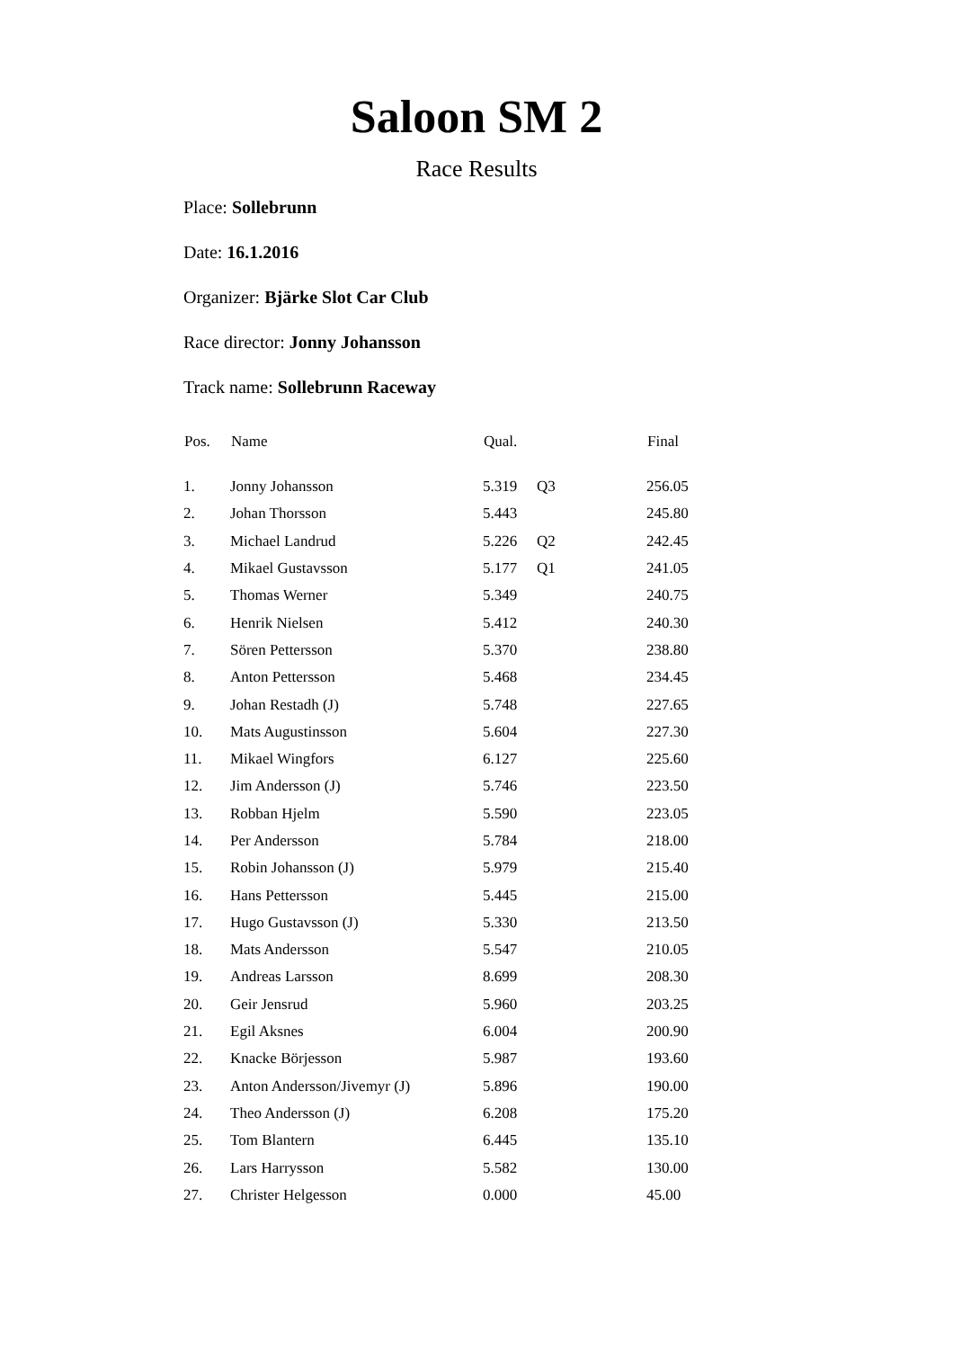Saloon SM 2
Race Results
Place: Sollebrunn
Date: 16.1.2016
Organizer: Bjärke Slot Car Club
Race director: Jonny Johansson
Track name: Sollebrunn Raceway
| Pos. | Name | Qual. | | Final |
| --- | --- | --- | --- | --- |
| 1. | Jonny Johansson | 5.319 | Q3 | 256.05 |
| 2. | Johan Thorsson | 5.443 | | 245.80 |
| 3. | Michael Landrud | 5.226 | Q2 | 242.45 |
| 4. | Mikael Gustavsson | 5.177 | Q1 | 241.05 |
| 5. | Thomas Werner | 5.349 | | 240.75 |
| 6. | Henrik Nielsen | 5.412 | | 240.30 |
| 7. | Sören Pettersson | 5.370 | | 238.80 |
| 8. | Anton Pettersson | 5.468 | | 234.45 |
| 9. | Johan Restadh (J) | 5.748 | | 227.65 |
| 10. | Mats Augustinsson | 5.604 | | 227.30 |
| 11. | Mikael Wingfors | 6.127 | | 225.60 |
| 12. | Jim Andersson (J) | 5.746 | | 223.50 |
| 13. | Robban Hjelm | 5.590 | | 223.05 |
| 14. | Per Andersson | 5.784 | | 218.00 |
| 15. | Robin Johansson (J) | 5.979 | | 215.40 |
| 16. | Hans Pettersson | 5.445 | | 215.00 |
| 17. | Hugo Gustavsson (J) | 5.330 | | 213.50 |
| 18. | Mats Andersson | 5.547 | | 210.05 |
| 19. | Andreas Larsson | 8.699 | | 208.30 |
| 20. | Geir Jensrud | 5.960 | | 203.25 |
| 21. | Egil Aksnes | 6.004 | | 200.90 |
| 22. | Knacke Börjesson | 5.987 | | 193.60 |
| 23. | Anton Andersson/Jivemyr (J) | 5.896 | | 190.00 |
| 24. | Theo Andersson (J) | 6.208 | | 175.20 |
| 25. | Tom Blantern | 6.445 | | 135.10 |
| 26. | Lars Harrysson | 5.582 | | 130.00 |
| 27. | Christer Helgesson | 0.000 | | 45.00 |